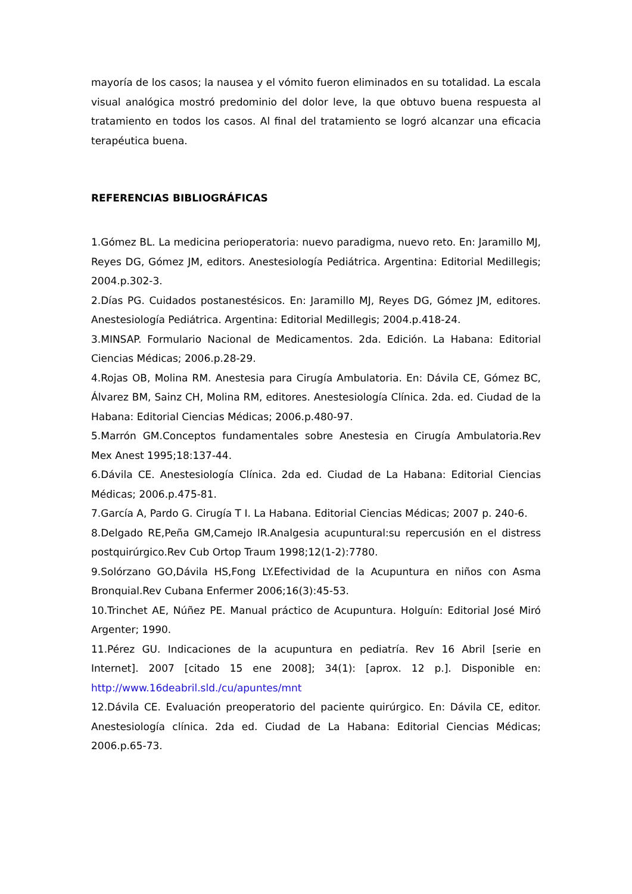mayoría de los casos; la nausea y el vómito fueron eliminados en su totalidad. La escala visual analógica mostró predominio del dolor leve, la que obtuvo buena respuesta al tratamiento en todos los casos. Al final del tratamiento se logró alcanzar una eficacia terapéutica buena.
REFERENCIAS BIBLIOGRÁFICAS
1.Gómez BL. La medicina perioperatoria: nuevo paradigma, nuevo reto. En: Jaramillo MJ, Reyes DG, Gómez JM, editors. Anestesiología Pediátrica. Argentina: Editorial Medillegis; 2004.p.302-3.
2.Días PG. Cuidados postanestésicos. En: Jaramillo MJ, Reyes DG, Gómez JM, editores. Anestesiología Pediátrica. Argentina: Editorial Medillegis; 2004.p.418-24.
3.MINSAP. Formulario Nacional de Medicamentos. 2da. Edición. La Habana: Editorial Ciencias Médicas; 2006.p.28-29.
4.Rojas OB, Molina RM. Anestesia para Cirugía Ambulatoria. En: Dávila CE, Gómez BC, Álvarez BM, Sainz CH, Molina RM, editores. Anestesiología Clínica. 2da. ed. Ciudad de la Habana: Editorial Ciencias Médicas; 2006.p.480-97.
5.Marrón GM.Conceptos fundamentales sobre Anestesia en Cirugía Ambulatoria.Rev Mex Anest 1995;18:137-44.
6.Dávila CE. Anestesiología Clínica. 2da ed. Ciudad de La Habana: Editorial Ciencias Médicas; 2006.p.475-81.
7.García A, Pardo G. Cirugía T I. La Habana. Editorial Ciencias Médicas; 2007 p. 240-6.
8.Delgado RE,Peña GM,Camejo lR.Analgesia acupuntural:su repercusión en el distress postquirúrgico.Rev Cub Ortop Traum 1998;12(1-2):7780.
9.Solórzano GO,Dávila HS,Fong LY.Efectividad de la Acupuntura en niños con Asma Bronquial.Rev Cubana Enfermer 2006;16(3):45-53.
10.Trinchet AE, Núñez PE. Manual práctico de Acupuntura. Holguín: Editorial José Miró Argenter; 1990.
11.Pérez GU. Indicaciones de la acupuntura en pediatría. Rev 16 Abril [serie en Internet]. 2007 [citado 15 ene 2008]; 34(1): [aprox. 12 p.]. Disponible en: http://www.16deabril.sld./cu/apuntes/mnt
12.Dávila CE. Evaluación preoperatorio del paciente quirúrgico. En: Dávila CE, editor. Anestesiología clínica. 2da ed. Ciudad de La Habana: Editorial Ciencias Médicas; 2006.p.65-73.